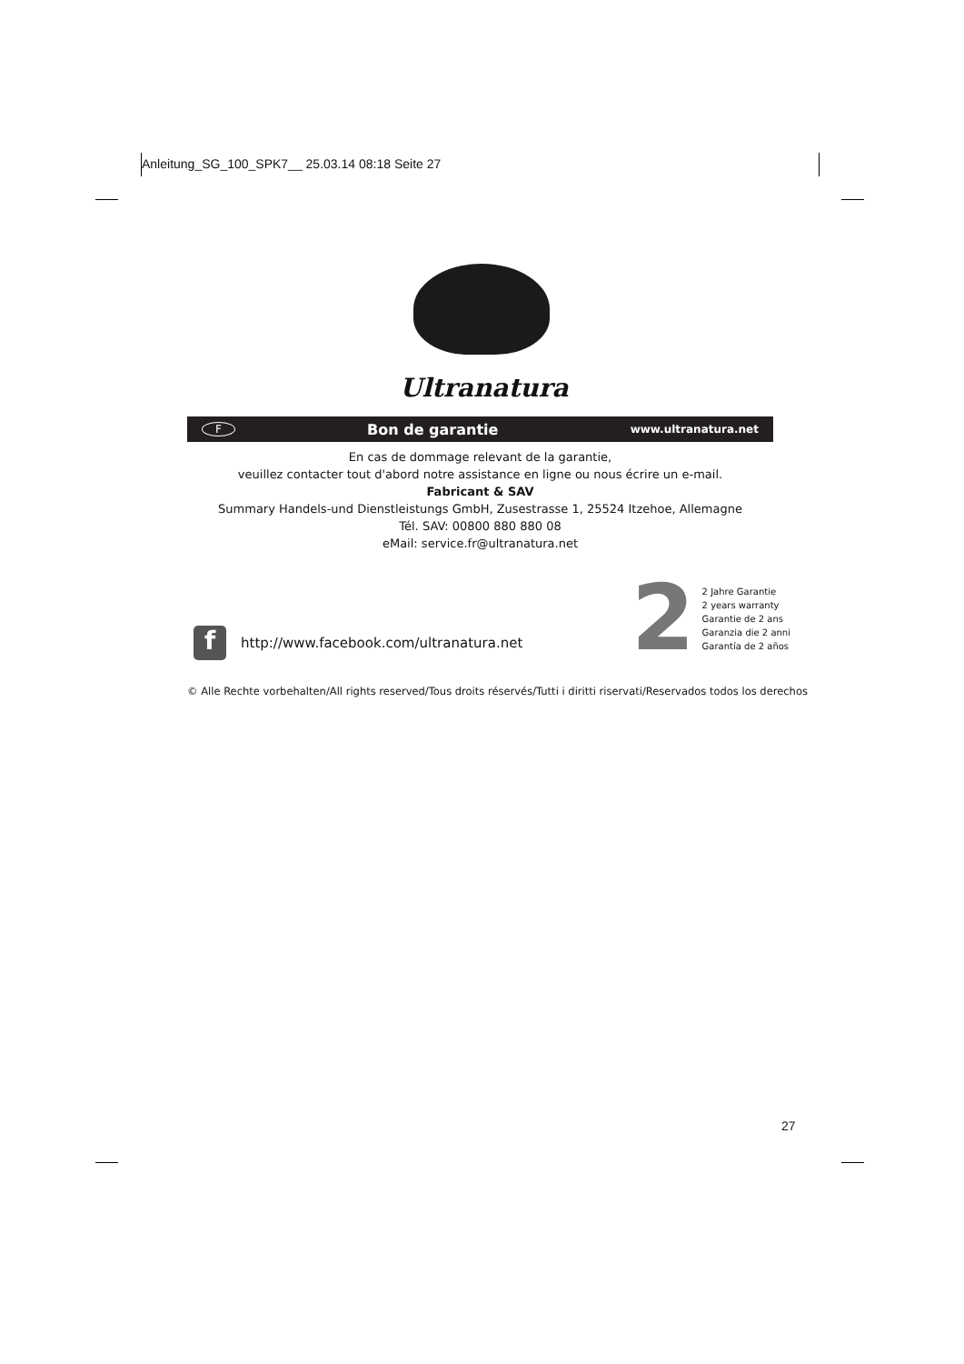Anleitung_SG_100_SPK7__ 25.03.14 08:18 Seite 27
Ultranatura
F Bon de garantie www.ultranatura.net
En cas de dommage relevant de la garantie,
veuillez contacter tout d'abord notre assistance en ligne ou nous écrire un e-mail.
Fabricant & SAV
Summary Handels-und Dienstleistungs GmbH, Zusestrasse 1, 25524 Itzehoe, Allemagne
Tél. SAV: 00800 880 880 08
eMail: service.fr@ultranatura.net
2
2 Jahre Garantie
2 years warranty
Garantie de 2 ans
Garanzia die 2 anni
Garantía de 2 años
f
http://www.facebook.com/ultranatura.net
© Alle Rechte vorbehalten/All rights reserved/Tous droits réservés/Tutti i diritti riservati/Reservados todos los derechos
27